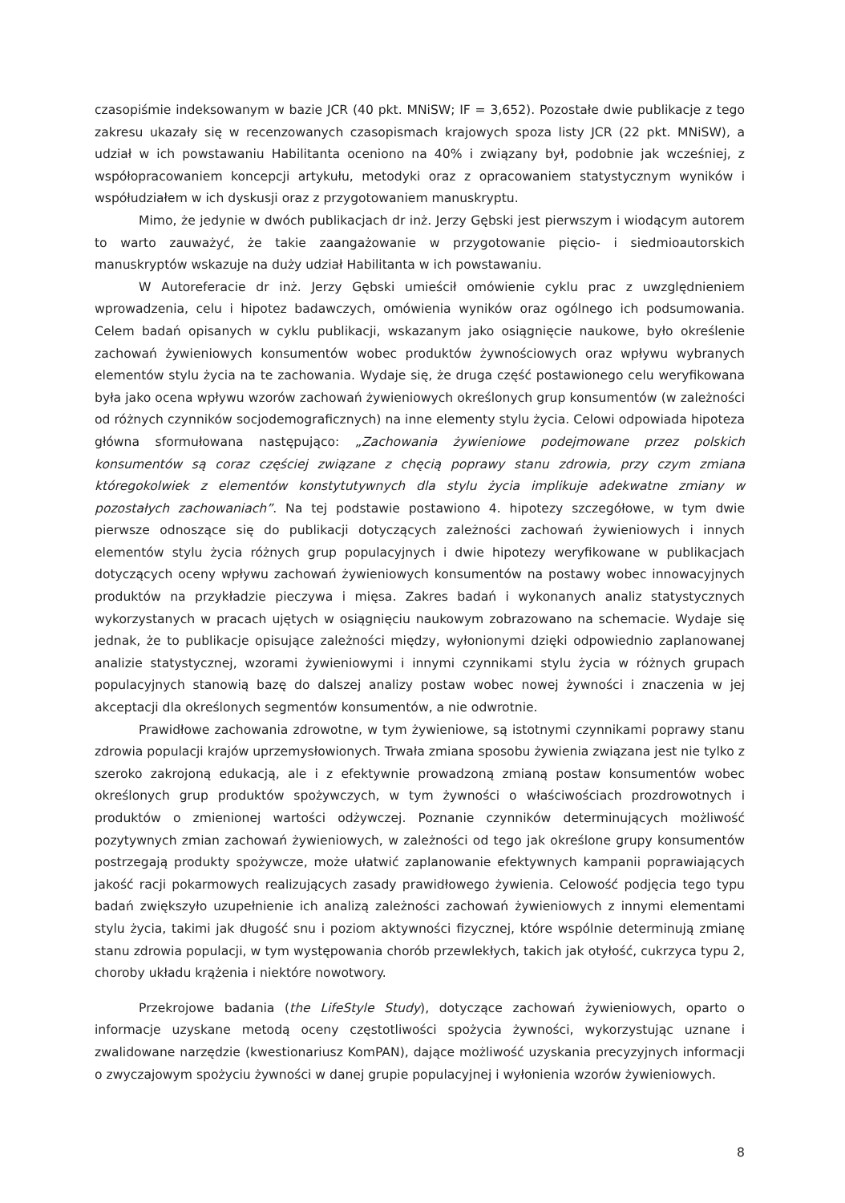czasopiśmie indeksowanym w bazie JCR (40 pkt. MNiSW; IF = 3,652). Pozostałe dwie publikacje z tego zakresu ukazały się w recenzowanych czasopismach krajowych spoza listy JCR (22 pkt. MNiSW), a udział w ich powstawaniu Habilitanta oceniono na 40% i związany był, podobnie jak wcześniej, z współopracowaniem koncepcji artykułu, metodyki oraz z opracowaniem statystycznym wyników i współudziałem w ich dyskusji oraz z przygotowaniem manuskryptu.
Mimo, że jedynie w dwóch publikacjach dr inż. Jerzy Gębski jest pierwszym i wiodącym autorem to warto zauważyć, że takie zaangażowanie w przygotowanie pięcio- i siedmioautorskich manuskryptów wskazuje na duży udział Habilitanta w ich powstawaniu.
W Autoreferacie dr inż. Jerzy Gębski umieścił omówienie cyklu prac z uwzględnieniem wprowadzenia, celu i hipotez badawczych, omówienia wyników oraz ogólnego ich podsumowania. Celem badań opisanych w cyklu publikacji, wskazanym jako osiągnięcie naukowe, było określenie zachowań żywieniowych konsumentów wobec produktów żywnościowych oraz wpływu wybranych elementów stylu życia na te zachowania. Wydaje się, że druga część postawionego celu weryfikowana była jako ocena wpływu wzorów zachowań żywieniowych określonych grup konsumentów (w zależności od różnych czynników socjodemograficznych) na inne elementy stylu życia. Celowi odpowiada hipoteza główna sformułowana następująco: „Zachowania żywieniowe podejmowane przez polskich konsumentów są coraz częściej związane z chęcią poprawy stanu zdrowia, przy czym zmiana któregokolwiek z elementów konstytutywnych dla stylu życia implikuje adekwatne zmiany w pozostałych zachowaniach”. Na tej podstawie postawiono 4. hipotezy szczegółowe, w tym dwie pierwsze odnoszące się do publikacji dotyczących zależności zachowań żywieniowych i innych elementów stylu życia różnych grup populacyjnych i dwie hipotezy weryfikowane w publikacjach dotyczących oceny wpływu zachowań żywieniowych konsumentów na postawy wobec innowacyjnych produktów na przykładzie pieczywa i mięsa. Zakres badań i wykonanych analiz statystycznych wykorzystanych w pracach ujętych w osiągnięciu naukowym zobrazowano na schemacie. Wydaje się jednak, że to publikacje opisujące zależności między, wyłonionymi dzięki odpowiednio zaplanowanej analizie statystycznej, wzorami żywieniowymi i innymi czynnikami stylu życia w różnych grupach populacyjnych stanowią bazę do dalszej analizy postaw wobec nowej żywności i znaczenia w jej akceptacji dla określonych segmentów konsumentów, a nie odwrotnie.
Prawidłowe zachowania zdrowotne, w tym żywieniowe, są istotnymi czynnikami poprawy stanu zdrowia populacji krajów uprzemysłowionych. Trwała zmiana sposobu żywienia związana jest nie tylko z szeroko zakrojoną edukacją, ale i z efektywnie prowadzoną zmianą postaw konsumentów wobec określonych grup produktów spożywczych, w tym żywności o właściwościach prozdrowotnych i produktów o zmienionej wartości odżywczej. Poznanie czynników determinujących możliwość pozytywnych zmian zachowań żywieniowych, w zależności od tego jak określone grupy konsumentów postrzegają produkty spożywcze, może ułatwić zaplanowanie efektywnych kampanii poprawiających jakość racji pokarmowych realizujących zasady prawidłowego żywienia. Celowość podjęcia tego typu badań zwiększyło uzupełnienie ich analizą zależności zachowań żywieniowych z innymi elementami stylu życia, takimi jak długość snu i poziom aktywności fizycznej, które wspólnie determinują zmianę stanu zdrowia populacji, w tym występowania chorób przewlekłych, takich jak otyłość, cukrzyca typu 2, choroby układu krążenia i niektóre nowotwory.
Przekrojowe badania (the LifeStyle Study), dotyczące zachowań żywieniowych, oparto o informacje uzyskane metodą oceny częstotliwości spożycia żywności, wykorzystując uznane i zwalidowane narzędzie (kwestionariusz KomPAN), dające możliwość uzyskania precyzyjnych informacji o zwyczajowym spożyciu żywności w danej grupie populacyjnej i wyłonienia wzorów żywieniowych.
8